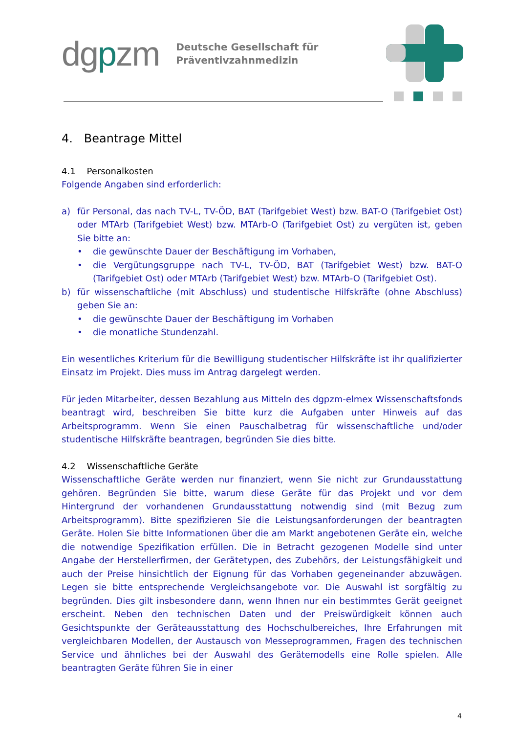dgpzm
Deutsche Gesellschaft für
Präventivzahnmedizin
4. Beantrage Mittel
4.1 Personalkosten
Folgende Angaben sind erforderlich:
a) für Personal, das nach TV-L, TV-ÖD, BAT (Tarifgebiet West) bzw. BAT-O (Tarifgebiet Ost) oder MTArb (Tarifgebiet West) bzw. MTArb-O (Tarifgebiet Ost) zu vergüten ist, geben Sie bitte an:
• die gewünschte Dauer der Beschäftigung im Vorhaben,
• die Vergütungsgruppe nach TV-L, TV-ÖD, BAT (Tarifgebiet West) bzw. BAT-O (Tarifgebiet Ost) oder MTArb (Tarifgebiet West) bzw. MTArb-O (Tarifgebiet Ost).
b) für wissenschaftliche (mit Abschluss) und studentische Hilfskräfte (ohne Abschluss) geben Sie an:
• die gewünschte Dauer der Beschäftigung im Vorhaben
• die monatliche Stundenzahl.
Ein wesentliches Kriterium für die Bewilligung studentischer Hilfskräfte ist ihr qualifizierter Einsatz im Projekt. Dies muss im Antrag dargelegt werden.
Für jeden Mitarbeiter, dessen Bezahlung aus Mitteln des dgpzm-elmex Wissenschaftsfonds beantragt wird, beschreiben Sie bitte kurz die Aufgaben unter Hinweis auf das Arbeitsprogramm. Wenn Sie einen Pauschalbetrag für wissenschaftliche und/oder studentische Hilfskräfte beantragen, begründen Sie dies bitte.
4.2 Wissenschaftliche Geräte
Wissenschaftliche Geräte werden nur finanziert, wenn Sie nicht zur Grundausstattung gehören. Begründen Sie bitte, warum diese Geräte für das Projekt und vor dem Hintergrund der vorhandenen Grundausstattung notwendig sind (mit Bezug zum Arbeitsprogramm). Bitte spezifizieren Sie die Leistungsanforderungen der beantragten Geräte. Holen Sie bitte Informationen über die am Markt angebotenen Geräte ein, welche die notwendige Spezifikation erfüllen. Die in Betracht gezogenen Modelle sind unter Angabe der Herstellerfirmen, der Gerätetypen, des Zubehörs, der Leistungsfähigkeit und auch der Preise hinsichtlich der Eignung für das Vorhaben gegeneinander abzuwägen. Legen sie bitte entsprechende Vergleichsangebote vor. Die Auswahl ist sorgfältig zu begründen. Dies gilt insbesondere dann, wenn Ihnen nur ein bestimmtes Gerät geeignet erscheint. Neben den technischen Daten und der Preiswürdigkeit können auch Gesichtspunkte der Geräteausstattung des Hochschulbereiches, Ihre Erfahrungen mit vergleichbaren Modellen, der Austausch von Messeprogrammen, Fragen des technischen Service und ähnliches bei der Auswahl des Gerätemodells eine Rolle spielen. Alle beantragten Geräte führen Sie in einer
4